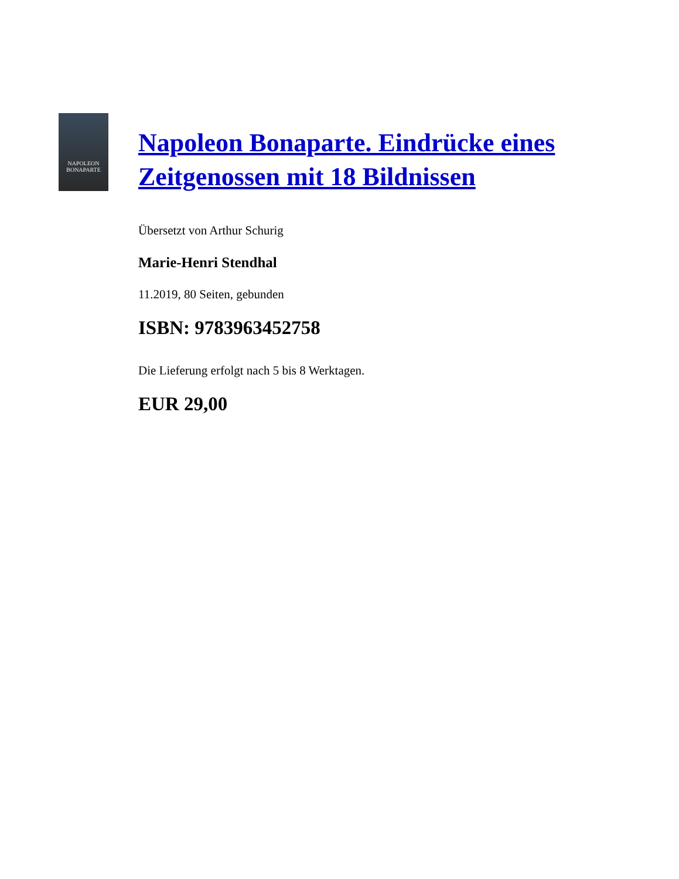NAPOLEON
BONAPARTE
Napoleon Bonaparte. Eindrücke eines Zeitgenossen mit 18 Bildnissen
Übersetzt von Arthur Schurig
Marie-Henri Stendhal
11.2019, 80 Seiten, gebunden
ISBN: 9783963452758
Die Lieferung erfolgt nach 5 bis 8 Werktagen.
EUR 29,00